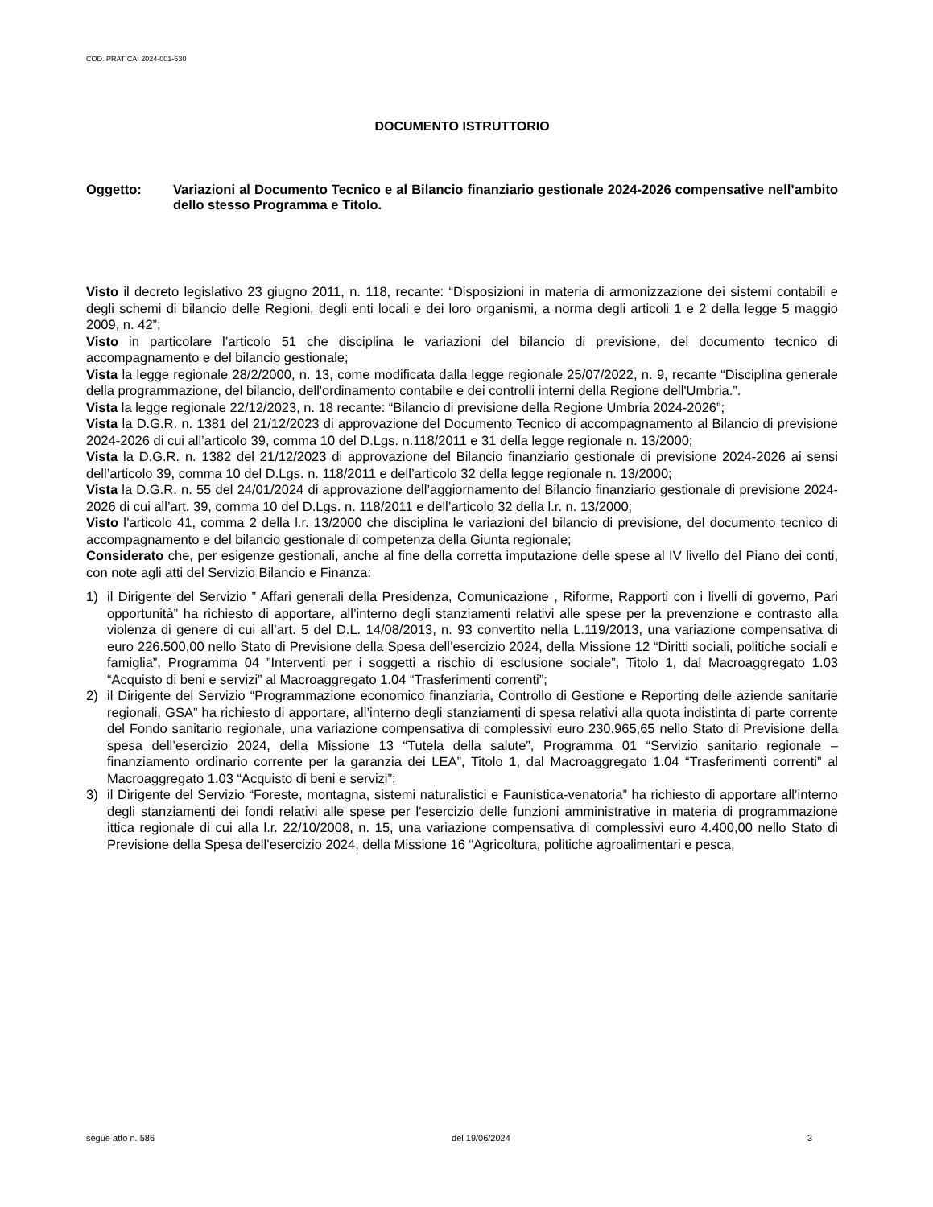COD. PRATICA: 2024-001-630
DOCUMENTO ISTRUTTORIO
Oggetto: Variazioni al Documento Tecnico e al Bilancio finanziario gestionale 2024-2026 compensative nell’ambito dello stesso Programma e Titolo.
Visto il decreto legislativo 23 giugno 2011, n. 118, recante: “Disposizioni in materia di armonizzazione dei sistemi contabili e degli schemi di bilancio delle Regioni, degli enti locali e dei loro organismi, a norma degli articoli 1 e 2 della legge 5 maggio 2009, n. 42”;
Visto in particolare l’articolo 51 che disciplina le variazioni del bilancio di previsione, del documento tecnico di accompagnamento e del bilancio gestionale;
Vista la legge regionale 28/2/2000, n. 13, come modificata dalla legge regionale 25/07/2022, n. 9, recante “Disciplina generale della programmazione, del bilancio, dell'ordinamento contabile e dei controlli interni della Regione dell'Umbria.”.
Vista la legge regionale 22/12/2023, n. 18 recante: “Bilancio di previsione della Regione Umbria 2024-2026”;
Vista la D.G.R. n. 1381 del 21/12/2023 di approvazione del Documento Tecnico di accompagnamento al Bilancio di previsione 2024-2026 di cui all’articolo 39, comma 10 del D.Lgs. n.118/2011 e 31 della legge regionale n. 13/2000;
Vista la D.G.R. n. 1382 del 21/12/2023 di approvazione del Bilancio finanziario gestionale di previsione 2024-2026 ai sensi dell’articolo 39, comma 10 del D.Lgs. n. 118/2011 e dell’articolo 32 della legge regionale n. 13/2000;
Vista la D.G.R. n. 55 del 24/01/2024 di approvazione dell’aggiornamento del Bilancio finanziario gestionale di previsione 2024-2026 di cui all’art. 39, comma 10 del D.Lgs. n. 118/2011 e dell’articolo 32 della l.r. n. 13/2000;
Visto l’articolo 41, comma 2 della l.r. 13/2000 che disciplina le variazioni del bilancio di previsione, del documento tecnico di accompagnamento e del bilancio gestionale di competenza della Giunta regionale;
Considerato che, per esigenze gestionali, anche al fine della corretta imputazione delle spese al IV livello del Piano dei conti, con note agli atti del Servizio Bilancio e Finanza:
1) il Dirigente del Servizio ” Affari generali della Presidenza, Comunicazione , Riforme, Rapporti con i livelli di governo, Pari opportunità” ha richiesto di apportare, all’interno degli stanziamenti relativi alle spese per la prevenzione e contrasto alla violenza di genere di cui all’art. 5 del D.L. 14/08/2013, n. 93 convertito nella L.119/2013, una variazione compensativa di euro 226.500,00 nello Stato di Previsione della Spesa dell’esercizio 2024, della Missione 12 “Diritti sociali, politiche sociali e famiglia”, Programma 04 ”Interventi per i soggetti a rischio di esclusione sociale”, Titolo 1, dal Macroaggregato 1.03 “Acquisto di beni e servizi” al Macroaggregato 1.04 “Trasferimenti correnti”;
2) il Dirigente del Servizio “Programmazione economico finanziaria, Controllo di Gestione e Reporting delle aziende sanitarie regionali, GSA” ha richiesto di apportare, all’interno degli stanziamenti di spesa relativi alla quota indistinta di parte corrente del Fondo sanitario regionale, una variazione compensativa di complessivi euro 230.965,65 nello Stato di Previsione della spesa dell’esercizio 2024, della Missione 13 “Tutela della salute”, Programma 01 “Servizio sanitario regionale – finanziamento ordinario corrente per la garanzia dei LEA”, Titolo 1, dal Macroaggregato 1.04 “Trasferimenti correnti” al Macroaggregato 1.03 “Acquisto di beni e servizi”;
3) il Dirigente del Servizio “Foreste, montagna, sistemi naturalistici e Faunistica-venatoria” ha richiesto di apportare all’interno degli stanziamenti dei fondi relativi alle spese per l'esercizio delle funzioni amministrative in materia di programmazione ittica regionale di cui alla l.r. 22/10/2008, n. 15, una variazione compensativa di complessivi euro 4.400,00 nello Stato di Previsione della Spesa dell’esercizio 2024, della Missione 16 “Agricoltura, politiche agroalimentari e pesca,
segue atto n. 586 del 19/06/2024 3